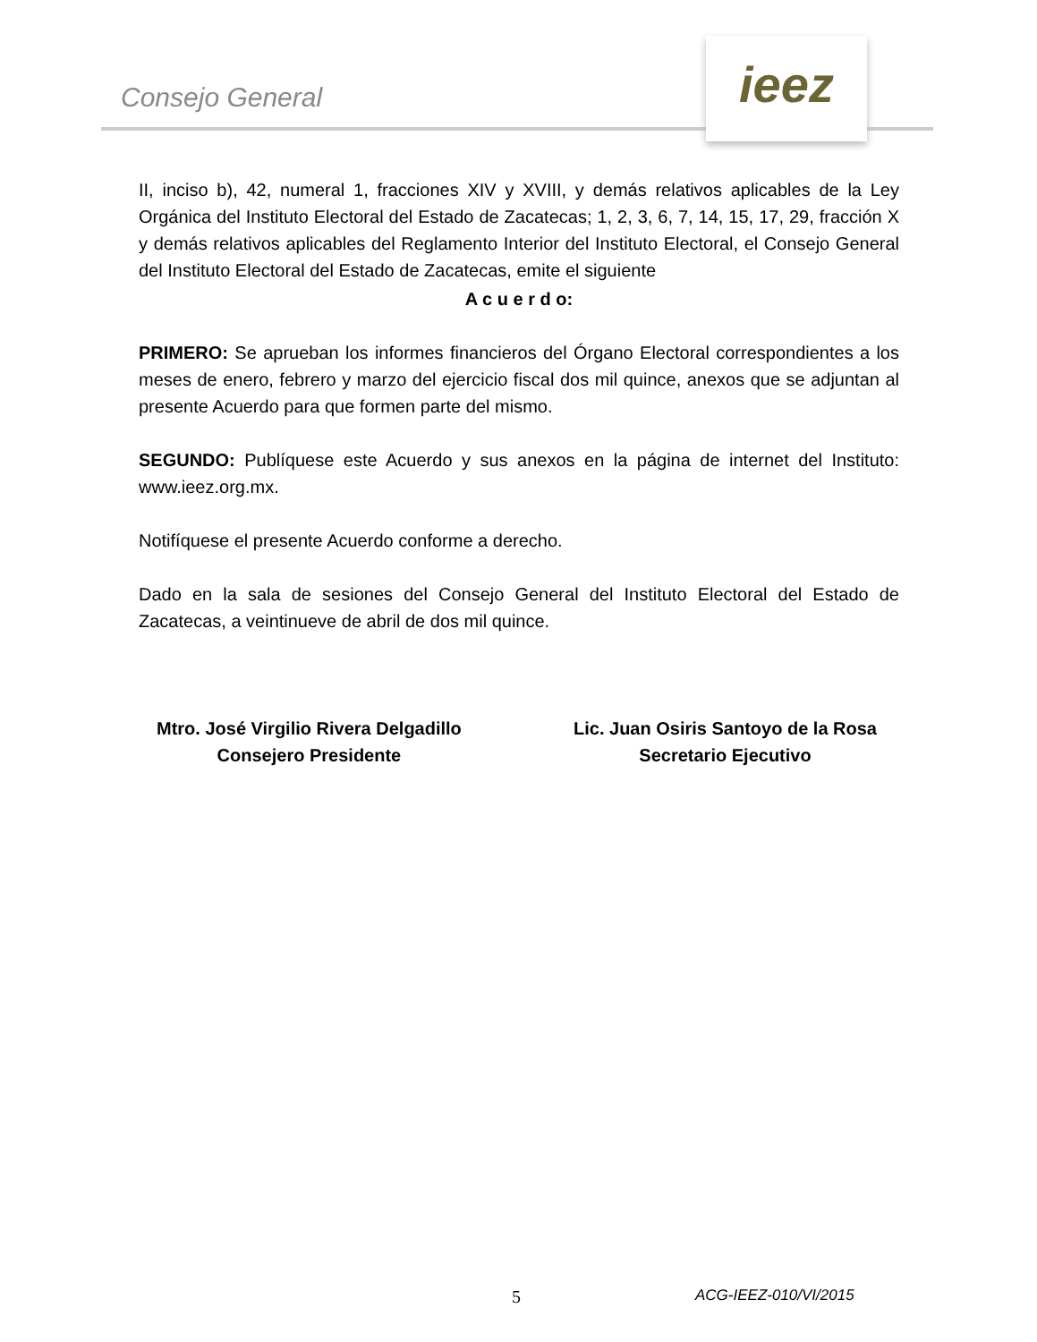Consejo General
ieez
II, inciso b), 42, numeral 1, fracciones XIV y XVIII, y demás relativos aplicables de la Ley Orgánica del Instituto Electoral del Estado de Zacatecas; 1, 2, 3, 6, 7, 14, 15, 17, 29, fracción X y demás relativos aplicables del Reglamento Interior del Instituto Electoral, el Consejo General del Instituto Electoral del Estado de Zacatecas, emite el siguiente
A c u e r d o:
PRIMERO: Se aprueban los informes financieros del Órgano Electoral correspondientes a los meses de enero, febrero y marzo del ejercicio fiscal dos mil quince, anexos que se adjuntan al presente Acuerdo para que formen parte del mismo.
SEGUNDO: Publíquese este Acuerdo y sus anexos en la página de internet del Instituto: www.ieez.org.mx.
Notifíquese el presente Acuerdo conforme a derecho.
Dado en la sala de sesiones del Consejo General del Instituto Electoral del Estado de Zacatecas, a veintinueve de abril de dos mil quince.
Mtro. José Virgilio Rivera Delgadillo
Consejero Presidente
Lic. Juan Osiris Santoyo de la Rosa
Secretario Ejecutivo
5 ACG-IEEZ-010/VI/2015